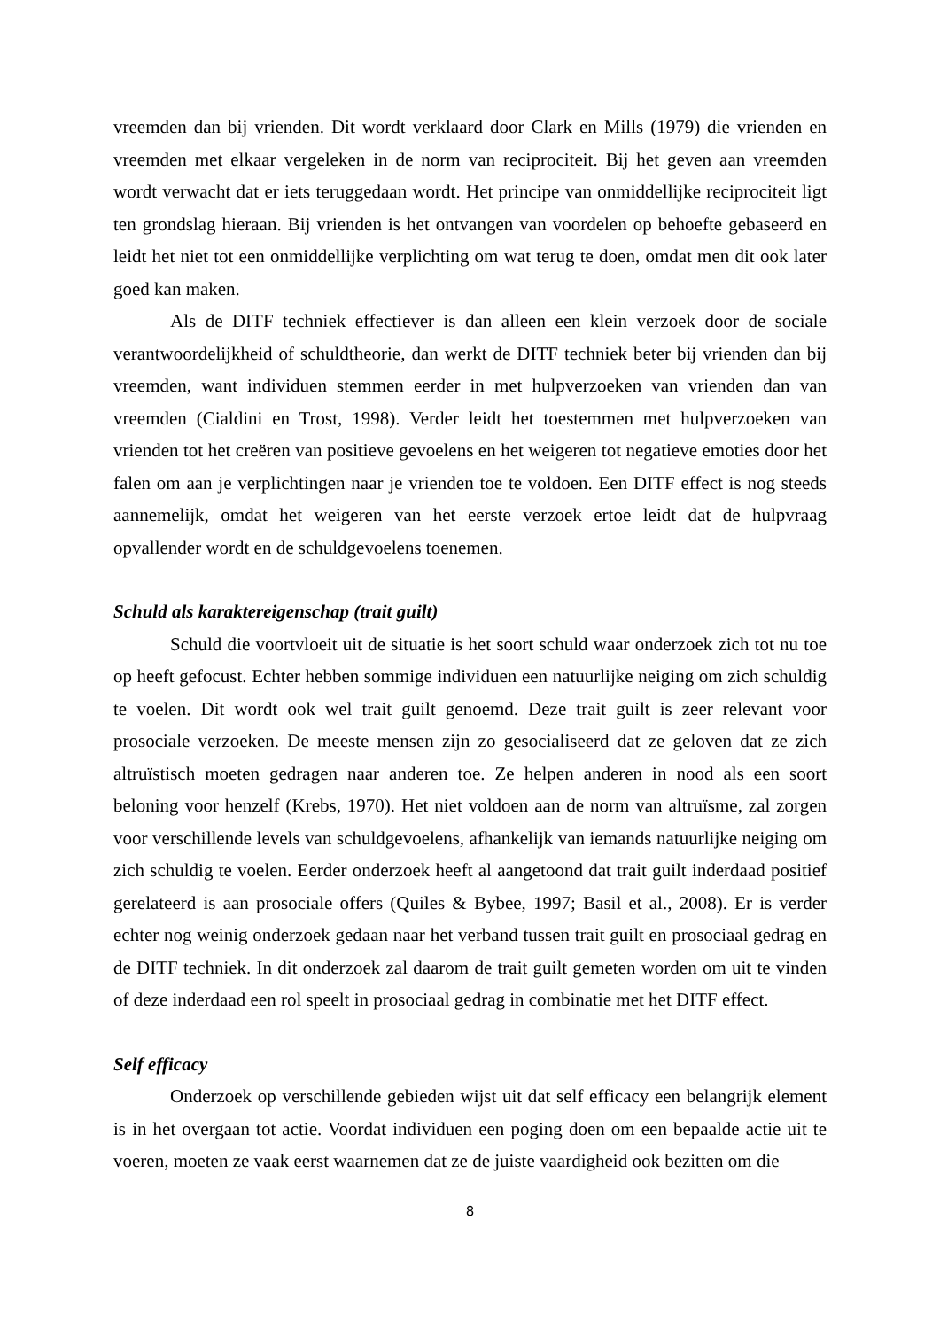vreemden dan bij vrienden. Dit wordt verklaard door Clark en Mills (1979) die vrienden en vreemden met elkaar vergeleken in de norm van reciprociteit. Bij het geven aan vreemden wordt verwacht dat er iets teruggedaan wordt. Het principe van onmiddellijke reciprociteit ligt ten grondslag hieraan. Bij vrienden is het ontvangen van voordelen op behoefte gebaseerd en leidt het niet tot een onmiddellijke verplichting om wat terug te doen, omdat men dit ook later goed kan maken.
Als de DITF techniek effectiever is dan alleen een klein verzoek door de sociale verantwoordelijkheid of schuldtheorie, dan werkt de DITF techniek beter bij vrienden dan bij vreemden, want individuen stemmen eerder in met hulpverzoeken van vrienden dan van vreemden (Cialdini en Trost, 1998). Verder leidt het toestemmen met hulpverzoeken van vrienden tot het creëren van positieve gevoelens en het weigeren tot negatieve emoties door het falen om aan je verplichtingen naar je vrienden toe te voldoen. Een DITF effect is nog steeds aannemelijk, omdat het weigeren van het eerste verzoek ertoe leidt dat de hulpvraag opvallender wordt en de schuldgevoelens toenemen.
Schuld als karaktereigenschap (trait guilt)
Schuld die voortvloeit uit de situatie is het soort schuld waar onderzoek zich tot nu toe op heeft gefocust. Echter hebben sommige individuen een natuurlijke neiging om zich schuldig te voelen. Dit wordt ook wel trait guilt genoemd. Deze trait guilt is zeer relevant voor prosociale verzoeken. De meeste mensen zijn zo gesocialiseerd dat ze geloven dat ze zich altruïstisch moeten gedragen naar anderen toe. Ze helpen anderen in nood als een soort beloning voor henzelf (Krebs, 1970). Het niet voldoen aan de norm van altruïsme, zal zorgen voor verschillende levels van schuldgevoelens, afhankelijk van iemands natuurlijke neiging om zich schuldig te voelen. Eerder onderzoek heeft al aangetoond dat trait guilt inderdaad positief gerelateerd is aan prosociale offers (Quiles & Bybee, 1997; Basil et al., 2008). Er is verder echter nog weinig onderzoek gedaan naar het verband tussen trait guilt en prosociaal gedrag en de DITF techniek. In dit onderzoek zal daarom de trait guilt gemeten worden om uit te vinden of deze inderdaad een rol speelt in prosociaal gedrag in combinatie met het DITF effect.
Self efficacy
Onderzoek op verschillende gebieden wijst uit dat self efficacy een belangrijk element is in het overgaan tot actie. Voordat individuen een poging doen om een bepaalde actie uit te voeren, moeten ze vaak eerst waarnemen dat ze de juiste vaardigheid ook bezitten om die
8